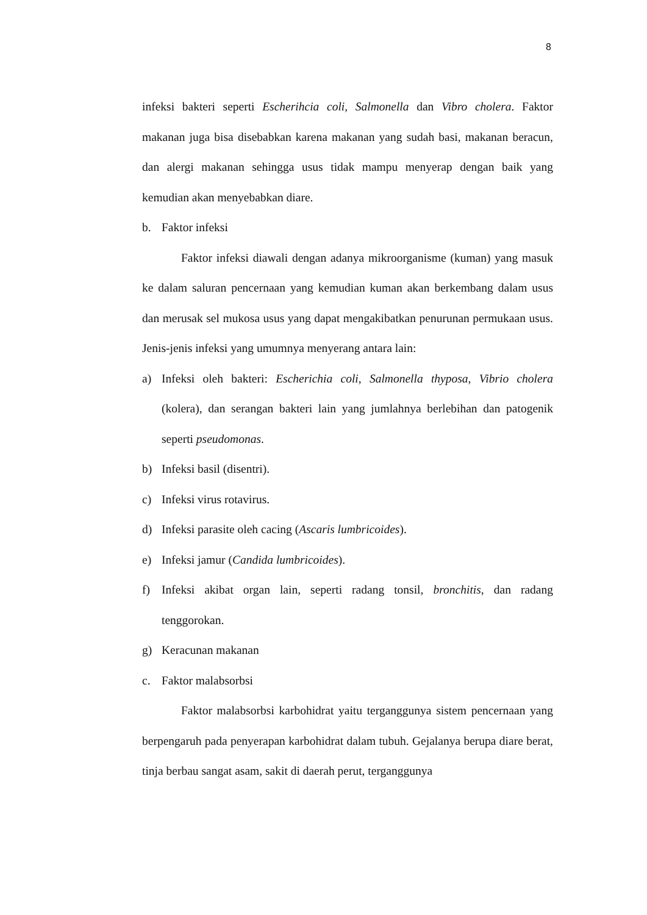8
infeksi bakteri seperti Escherihcia coli, Salmonella dan Vibro cholera. Faktor makanan juga bisa disebabkan karena makanan yang sudah basi, makanan beracun, dan alergi makanan sehingga usus tidak mampu menyerap dengan baik yang kemudian akan menyebabkan diare.
b. Faktor infeksi
Faktor infeksi diawali dengan adanya mikroorganisme (kuman) yang masuk ke dalam saluran pencernaan yang kemudian kuman akan berkembang dalam usus dan merusak sel mukosa usus yang dapat mengakibatkan penurunan permukaan usus. Jenis-jenis infeksi yang umumnya menyerang antara lain:
a) Infeksi oleh bakteri: Escherichia coli, Salmonella thyposa, Vibrio cholera (kolera), dan serangan bakteri lain yang jumlahnya berlebihan dan patogenik seperti pseudomonas.
b) Infeksi basil (disentri).
c) Infeksi virus rotavirus.
d) Infeksi parasite oleh cacing (Ascaris lumbricoides).
e) Infeksi jamur (Candida lumbricoides).
f) Infeksi akibat organ lain, seperti radang tonsil, bronchitis, dan radang tenggorokan.
g) Keracunan makanan
c. Faktor malabsorbsi
Faktor malabsorbsi karbohidrat yaitu terganggunya sistem pencernaan yang berpengaruh pada penyerapan karbohidrat dalam tubuh. Gejalanya berupa diare berat, tinja berbau sangat asam, sakit di daerah perut, terganggunya